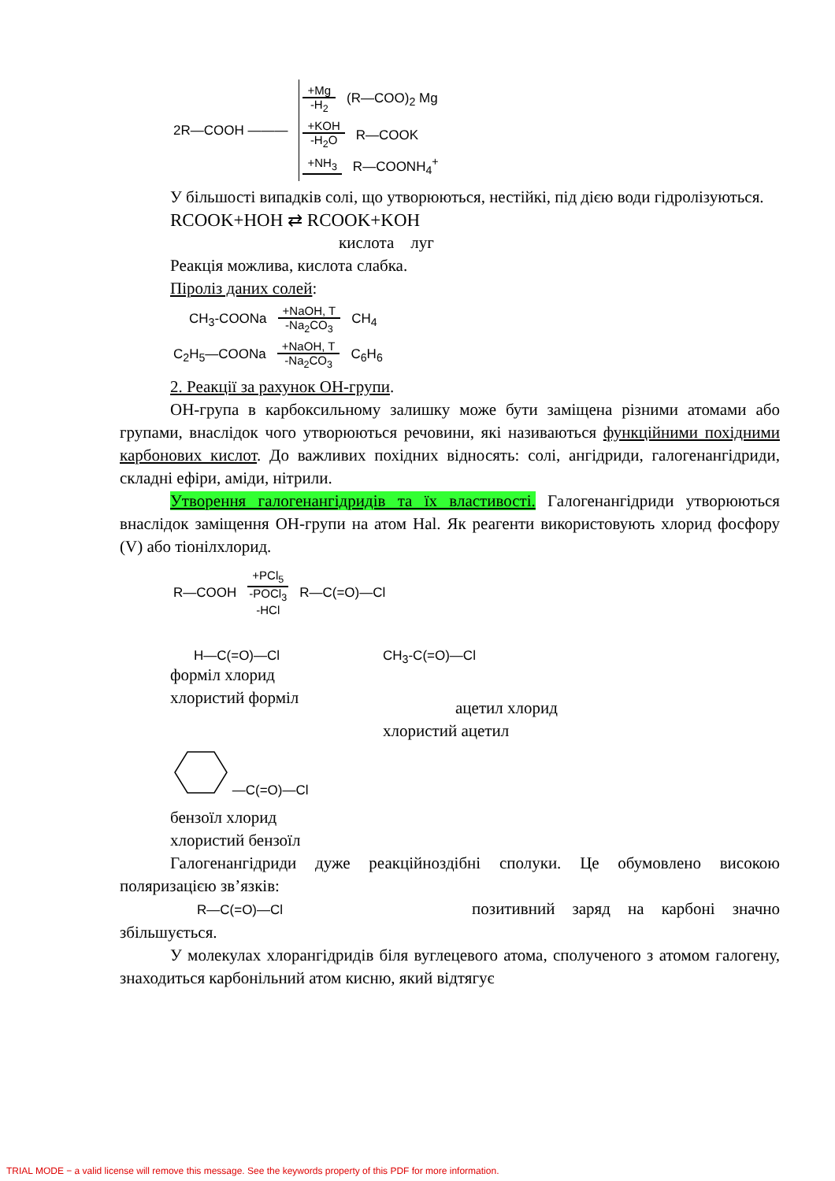2R—COOH ———
+Mg -H<sub>2</sub>
(R—COO)<sub>2</sub> Mg
+KOH -H<sub>2</sub>O
R—COOK
+NH<sub>3</sub>
R—COONH<sub>4</sub><sup>+</sup>
У більшості випадків солі, що утворюються, нестійкі, під дією води гідролізуються.
RCOOK+HOH ⇄ RCOOK+KOH
кислота луг
Реакція можлива, кислота слабка.
Піроліз даних солей:
CH<sub>3</sub>-COONa
+NaOH, T -Na<sub>2</sub>CO<sub>3</sub>
CH<sub>4</sub>
C<sub>2</sub>H<sub>5</sub>—COONa
+NaOH, T -Na<sub>2</sub>CO<sub>3</sub>
C<sub>6</sub>H<sub>6</sub>
2. Реакції за рахунок ОН-групи.
ОН-група в карбоксильному залишку може бути заміщена різними атомами або групами, внаслідок чого утворюються речовини, які називаються функційними похідними карбонових кислот. До важливих похідних відносять: солі, ангідриди, галогенангідриди, складні ефіри, аміди, нітрили.
Утворення галогенангідридів та їх властивості. Галогенангідриди утворюються внаслідок заміщення ОН-групи на атом Hal. Як реагенти використовують хлорид фосфору (V) або тіонілхлорид.
R—COOH
+PCl<sub>5</sub> -POCl<sub>3</sub>
-HCl
R—C(=O)—Cl
H—C(=O)—Cl
форміл хлорид
хлористий форміл
CH<sub>3</sub>-C(=O)—Cl
ацетил хлорид
хлористий ацетил
—C(=O)—Cl
бензоїл хлорид
хлористий бензоїл
Галогенангідриди дуже реакційноздібні сполуки. Це обумовлено високою поляризацією зв’язків:
R—C(=O)—Cl позитивний заряд на карбоні значно збільшується.
У молекулах хлорангідридів біля вуглецевого атома, сполученого з атомом галогену, знаходиться карбонільний атом кисню, який відтягує
TRIAL MODE − a valid license will remove this message. See the keywords property of this PDF for more information.